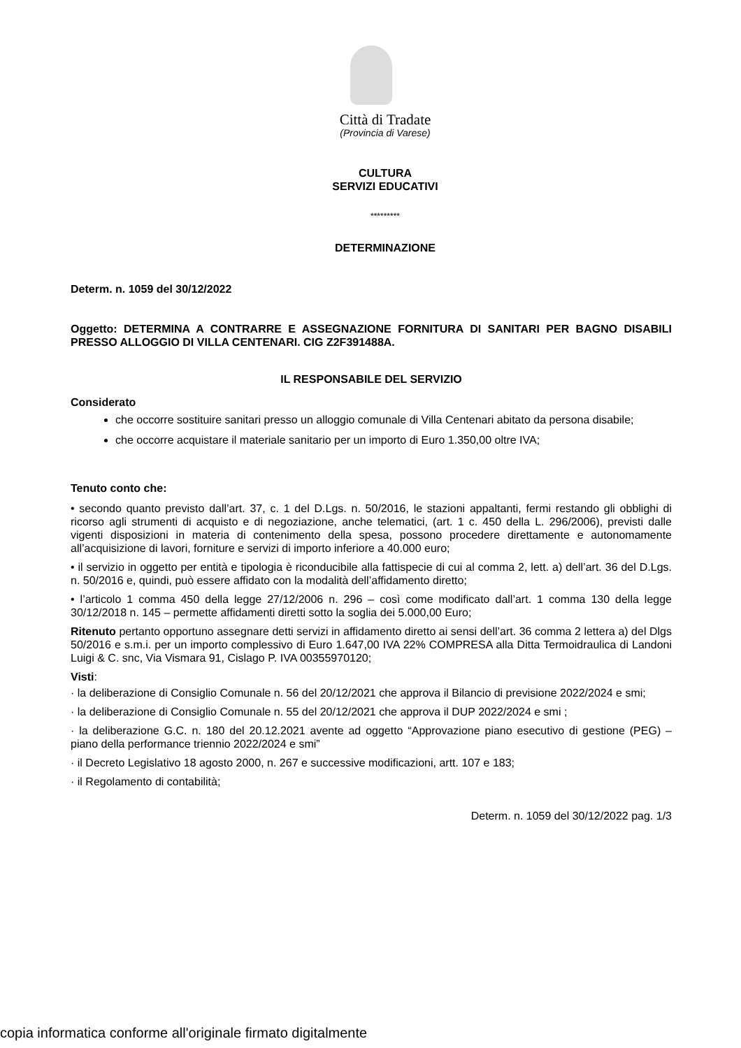Città di Tradate
(Provincia di Varese)
CULTURA
SERVIZI EDUCATIVI
*********
DETERMINAZIONE
Determ. n. 1059 del 30/12/2022
Oggetto: DETERMINA A CONTRARRE E ASSEGNAZIONE FORNITURA DI SANITARI PER BAGNO DISABILI PRESSO ALLOGGIO DI VILLA CENTENARI. CIG Z2F391488A.
IL RESPONSABILE DEL SERVIZIO
Considerato
che occorre sostituire sanitari presso un alloggio comunale di Villa Centenari abitato da persona disabile;
che occorre acquistare il materiale sanitario per un importo di Euro 1.350,00 oltre IVA;
Tenuto conto che:
• secondo quanto previsto dall’art. 37, c. 1 del D.Lgs. n. 50/2016, le stazioni appaltanti, fermi restando gli obblighi di ricorso agli strumenti di acquisto e di negoziazione, anche telematici, (art. 1 c. 450 della L. 296/2006), previsti dalle vigenti disposizioni in materia di contenimento della spesa, possono procedere direttamente e autonomamente all’acquisizione di lavori, forniture e servizi di importo inferiore a 40.000 euro;
• il servizio in oggetto per entità e tipologia è riconducibile alla fattispecie di cui al comma 2, lett. a) dell’art. 36 del D.Lgs. n. 50/2016 e, quindi, può essere affidato con la modalità dell’affidamento diretto;
• l’articolo 1 comma 450 della legge 27/12/2006 n. 296 – così come modificato dall’art. 1 comma 130 della legge 30/12/2018 n. 145 – permette affidamenti diretti sotto la soglia dei 5.000,00 Euro;
Ritenuto pertanto opportuno assegnare detti servizi in affidamento diretto ai sensi dell’art. 36 comma 2 lettera a) del Dlgs 50/2016 e s.m.i. per un importo complessivo di Euro 1.647,00 IVA 22% COMPRESA alla Ditta Termoidraulica di Landoni Luigi & C. snc, Via Vismara 91, Cislago P. IVA 00355970120;
Visti:
· la deliberazione di Consiglio Comunale n. 56 del 20/12/2021 che approva il Bilancio di previsione 2022/2024 e smi;
· la deliberazione di Consiglio Comunale n. 55 del 20/12/2021 che approva il DUP 2022/2024 e smi ;
· la deliberazione G.C. n. 180 del 20.12.2021 avente ad oggetto “Approvazione piano esecutivo di gestione (PEG) – piano della performance triennio 2022/2024 e smi”
· il Decreto Legislativo 18 agosto 2000, n. 267 e successive modificazioni, artt. 107 e 183;
· il Regolamento di contabilità;
Determ. n. 1059 del 30/12/2022 pag. 1/3
copia informatica conforme all'originale firmato digitalmente